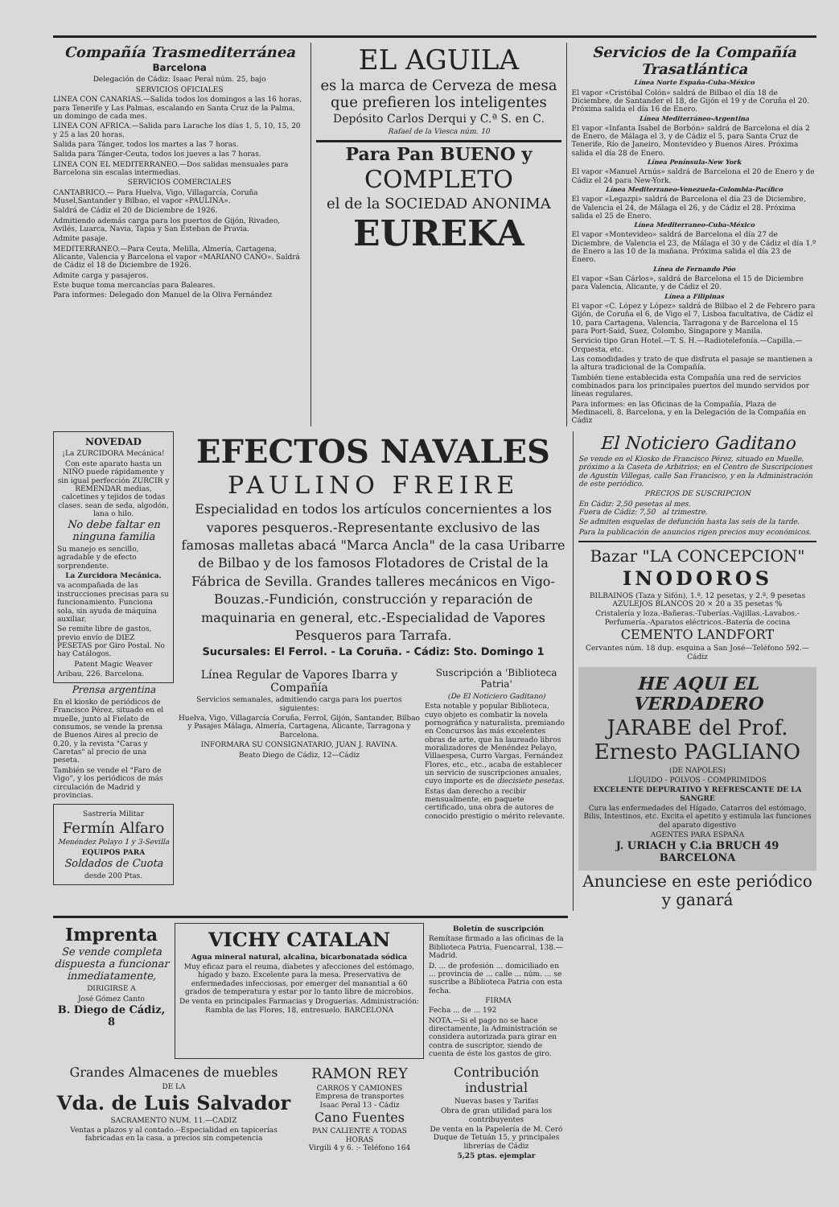Compañía Trasmediterránea
Barcelona
Delegación de Cádiz: Isaac Peral núm. 25, bajo
SERVICIOS OFICIALES
LINEA CON CANARIAS.—Salida todos los domingos a las 16 horas, para Tenerife y Las Palmas, escalando en Santa Cruz de la Palma, un domingo de cada mes.
LINEA CON AFRICA.—Salida para Larache los días 1, 5, 10, 15, 20 y 25 a las 20 horas.
Salida para Tánger, todos los martes a las 7 horas.
Salida para Tánger-Ceuta, todos los jueves a las 7 horas.
LINEA CON EL MEDITERRANEO.—Dos salidas mensuales para Barcelona sin escalas intermedias.
SERVICIOS COMERCIALES
CANTABRICO.— Para Huelva, Vigo, Villagarcía, Coruña Musel,Santander y Bilbao, el vapor «PAULINA».
Saldrá de Cádiz el 20 de Diciembre de 1926.
Admitiendo además carga para los puertos de Gijón, Rivadeo, Avilés, Luarca, Navia, Tapia y San Esteban de Pravia.
Admite pasaje.
MEDITERRANEO.—Para Ceuta, Melilla, Almería, Cartagena, Alicante, Valencia y Barcelona el vapor «MARIANO CANO». Saldrá de Cádiz el 18 de Diciembre de 1926.
Admite carga y pasajeros.
Este buque toma mercancías para Baleares.
Para informes: Delegado don Manuel de la Oliva Fernández
EL AGUILA
es la marca de Cerveza de mesa que prefieren los inteligentes
Depósito Carlos Derqui y C.ª S. en C.
Rafael de la Viesca núm. 10
Para Pan BUENO y
COMPLETO
el de la SOCIEDAD ANONIMA
EUREKA
Servicios de la Compañía Trasatlántica
Línea Norte España-Cuba-México
El vapor «Cristóbal Colón» saldrá de Bilbao el día 18 de Diciembre, de Santander el 18, de Gijón el 19 y de Coruña el 20. Próxima salida el día 16 de Enero.
Línea Mediterráneo-Argentina
El vapor «Infanta Isabel de Borbón» saldrá de Barcelona el día 2 de Enero, de Málaga el 3, y de Cádiz el 5, para Santa Cruz de Tenerife, Río de Janeiro, Montevideo y Buenos Aires. Próxima salida el día 28 de Enero.
Línea Península-New York
El vapor «Manuel Arnús» saldrá de Barcelona el 20 de Enero y de Cádiz el 24 para New-York.
Línea Mediterraneo-Venezuela-Colombia-Pacífico
El vapor «Legazpi» saldrá de Barcelona el día 23 de Diciembre, de Valencia el 24, de Málaga el 26, y de Cádiz el 28. Próxima salida el 25 de Enero.
Línea Mediterraneo-Cuba-México
El vapor «Montevideo» saldrá de Barcelona el día 27 de Diciembre, de Valencia el 23, de Málaga el 30 y de Cádiz el día 1.º de Enero a las 10 de la mañana. Próxima salida el día 23 de Enero.
Línea de Fernando Póo
El vapor «San Cárlos», saldrá de Barcelona el 15 de Diciembre para Valencia, Alicante, y de Cádiz el 20.
Línea a Filipinas
El vapor «C. López y López» saldrá de Bilbao el 2 de Febrero para Gijón, de Coruña el 6, de Vigo el 7, Lisboa facultativa, de Cádiz el 10, para Cartagena, Valencia, Tarragona y de Barcelona el 15 para Port-Said, Suez, Colombo, Singapore y Manila.
Servicio tipo Gran Hotel.—T. S. H.—Radiotelefonía.—Capilla.—Orquesta, etc.
Las comodidades y trato de que disfruta el pasaje se mantienen a la altura tradicional de la Compañía.
También tiene establecida esta Compañía una red de servicios combinados para los principales puertos del mundo servidos por líneas regulares.
Para informes: en las Oficinas de la Compañía, Plaza de Medinaceli, 8, Barcelona, y en la Delegación de la Compañía en Cádiz
NOVEDAD
¡La ZURCIDORA Mecánica!
Con este aparato hasta un NIÑO puede rápidamente y sin igual perfección ZURCIR y REMENDAR medias, calcetines y tejidos de todas clases. sean de seda, algodón, lana o hilo.
No debe faltar en ninguna familia
Su manejo es sencillo, agradable y de efecto sorprendente.
La Zurcidora Mecánica.
va acompañada de las instrucciones precisas para su funcionamiento. Funciona sola, sin ayuda de máquina auxiliar.
Se remite libre de gastos, previo envío de DIEZ PESETAS por Giro Postal. No hay Catálogos.
Patent Magic Weaver
Aribau, 226. Barcelona.
Prensa argentina
En el kiosko de periódicos de Francisco Pérez, situado en el muelle, junto al Fielato de consumos, se vende la prensa de Buenos Aires al precio de 0,20, y la revista "Caras y Caretas" al precio de una peseta.
También se vende el "Faro de Vigo", y los periódicos de más circulación de Madrid y provincias.
Sastrería Militar
Fermín Alfaro
Menéndez Pelayo 1 y 3-Sevilla
EQUIPOS PARA
Soldados de Cuota
desde 200 Ptas.
EFECTOS NAVALES
PAULINO FREIRE
Especialidad en todos los artículos concernientes a los vapores pesqueros.-Representante exclusivo de las famosas malletas abacá "Marca Ancla" de la casa Uribarre de Bilbao y de los famosos Flotadores de Cristal de la Fábrica de Sevilla. Grandes talleres mecánicos en Vigo-Bouzas.-Fundición, construcción y reparación de maquinaria en general, etc.-Especialidad de Vapores Pesqueros para Tarrafa.
Sucursales: El Ferrol. - La Coruña. - Cádiz: Sto. Domingo 1
Línea Regular de Vapores Ibarra y Compañía
Servicios semanales, admitiendo carga para los puertos siguientes:
Huelva, Vigo, Villagarcía Coruña, Ferrol, Gijón, Santander, Bilbao y Pasajes Málaga, Almería, Cartagena, Alicante, Tarragona y Barcelona.
INFORMARA SU CONSIGNATARIO, JUAN J. RAVINA.
Beato Diego de Cádiz, 12—Cádiz
Suscripción a 'Biblioteca Patria'
(De El Noticiero Gaditano)
Esta notable y popular Biblioteca, cuyo objeto es combatir la novela pornográfica y naturalista, premiando en Concursos las más excelentes obras de arte, que ha laureado libros moralizadores de Menéndez Pelayo, Villaespesa, Curro Vargas, Fernández Flores, etc., etc., acaba de establecer un servicio de suscripciones anuales, cuyo importe es de diecisiete pesetas.
Estas dan derecho a recibir mensualmente, en paquete certificado, una obra de autores de conocido prestigio o mérito relevante.
El Noticiero Gaditano
Se vende en el Kiosko de Francisco Pérez, situado en Muelle, próximo a la Caseta de Arbitrios; en el Centro de Suscripciones de Agustín Villegas, calle San Francisco, y en la Administración de este periódico.
PRECIOS DE SUSCRIPCION
En Cádiz: 2,50 pesetas al mes.
Fuera de Cádiz: 7,50 al trimestre.
Se admiten esquelas de defunción hasta las seis de la tarde.
Para la publicación de anuncios rigen precios muy económicos.
Bazar "LA CONCEPCION"
INODOROS
BILBAINOS (Taza y Sifón), 1.ª, 12 pesetas, y 2.ª, 9 pesetas
AZULEJOS BLANCOS 20 × 20 a 35 pesetas %
Cristalería y loza.-Bañeras.-Tuberías.-Vajillas.-Lavabos.-Perfumería.-Aparatos eléctricos.-Batería de cocina
CEMENTO LANDFORT
Cervantes núm. 18 dup. esquina a San José—Teléfono 592.—Cádiz
HE AQUI EL VERDADERO
JARABE del Prof. Ernesto PAGLIANO
(DE NAPOLES)
LÍQUIDO - POLVOS - COMPRIMIDOS
EXCELENTE DEPURATIVO Y REFRESCANTE DE LA SANGRE
Cura las enfermedades del Hígado, Catarros del estómago, Bilis, Intestinos, etc. Excita el apetito y estimula las funciones del aparato digestivo
AGENTES PARA ESPAÑA
J. URIACH y C.ia BRUCH 49 BARCELONA
Anunciese en este periódico y ganará
Imprenta
Se vende completa dispuesta a funcionar inmediatamente,
DIRIGIRSE A
José Gómez Canto
B. Diego de Cádiz, 8
VICHY CATALAN
Agua mineral natural, alcalina, bicarbonatada sódica
Muy eficaz para el reuma, diabetes y afecciones del estómago, hígado y bazo. Excelente para la mesa. Preservativa de enfermedades infecciosas, por emerger del manantial a 60 grados de temperatura y estar por lo tanto libre de microbios.
De venta en principales Farmacias y Droguerías. Administración: Rambla de las Flores, 18, entresuelo. BARCELONA
Boletín de suscripción
Remítase firmado a las oficinas de la Biblioteca Patria, Fuencarral, 138.—Madrid.
D. ... de profesión ... domiciliado en ... provincia de ... calle ... núm. ... se suscribe a Biblioteca Patria con esta fecha.
FIRMA
Fecha ... de ... 192
NOTA.—Si el pago no se hace directamente, la Administración se considera autorizada para girar en contra de suscriptor, siendo de cuenta de éste los gastos de giro.
Grandes Almacenes de muebles
DE LA
Vda. de Luis Salvador
SACRAMENTO NUM. 11.—CADIZ
Ventas a plazos y al contado.--Especialidad en tapicerías fabricadas en la casa. a precios sin competencia
RAMON REY
CARROS Y CAMIONES
Empresa de transportes
Isaac Peral 13 - Cádiz
Cano Fuentes
PAN CALIENTE A TODAS HORAS
Virgili 4 y 6. :- Teléfono 164
Contribución industrial
Nuevas bases y Tarifas
Obra de gran utilidad para los contribuyentes
De venta en la Papelería de M. Ceró Duque de Tetuán 15, y principales librerías de Cádiz
5,25 ptas. ejemplar